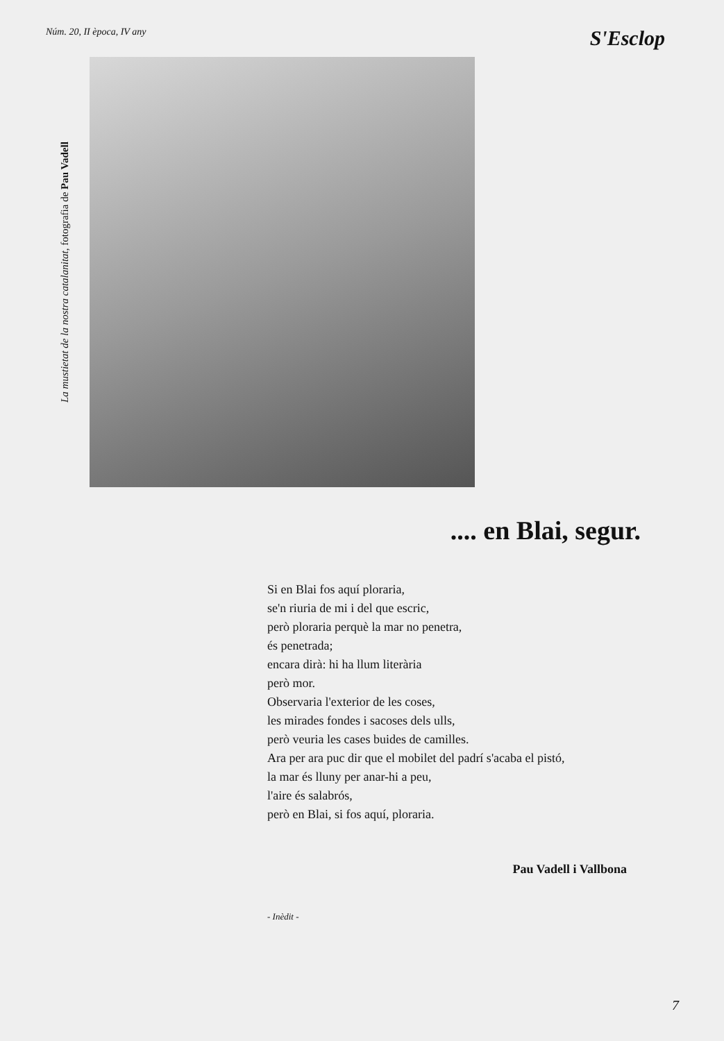Núm. 20, II època, IV any S'Esclop
La mustietat de la nostra catalanitat, fotografia de Pau Vadell
.... en Blai, segur.
Si en Blai fos aquí ploraria,
se'n riuria de mi i del que escric,
però ploraria perquè la mar no penetra,
és penetrada;
encara dirà: hi ha llum literària
però mor.
Observaria l'exterior de les coses,
les mirades fondes i sacoses dels ulls,
però veuria les cases buides de camilles.
Ara per ara puc dir que el mobilet del padrí s'acaba el pistó,
la mar és lluny per anar-hi a peu,
l'aire és salabrós,
però en Blai, si fos aquí, ploraria.
Pau Vadell i Vallbona
- Inèdit -
7